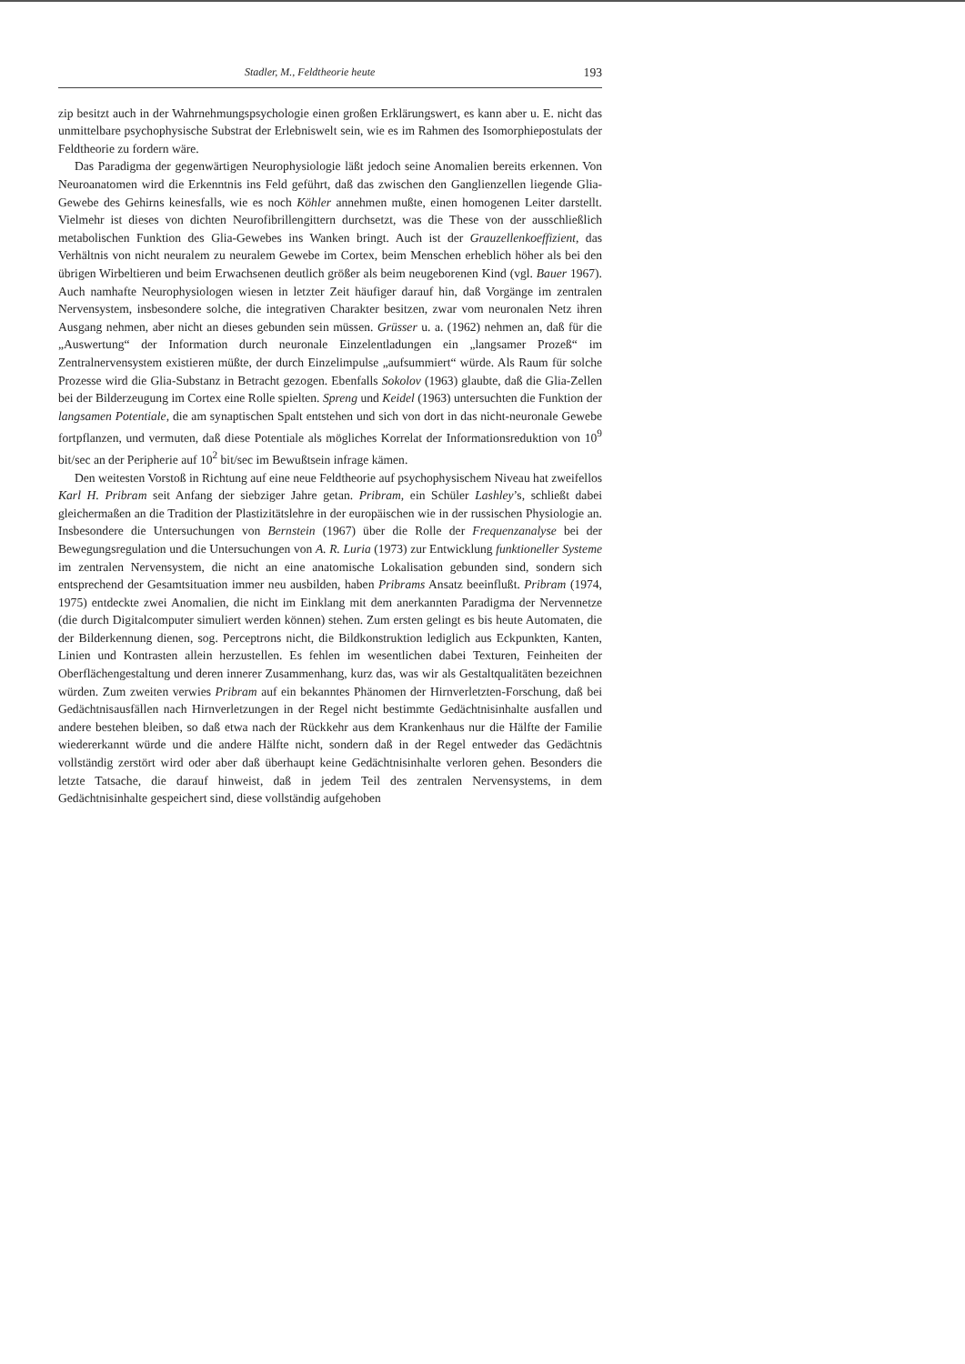Stadler, M., Feldtheorie heute 193
zip besitzt auch in der Wahrnehmungspsychologie einen großen Erklärungswert, es kann aber u. E. nicht das unmittelbare psychophysische Substrat der Erlebniswelt sein, wie es im Rahmen des Isomorphiepostulats der Feldtheorie zu fordern wäre.
Das Paradigma der gegenwärtigen Neurophysiologie läßt jedoch seine Anomalien bereits erkennen. Von Neuroanatomen wird die Erkenntnis ins Feld geführt, daß das zwischen den Ganglienzellen liegende Glia-Gewebe des Gehirns keinesfalls, wie es noch Köhler annehmen mußte, einen homogenen Leiter darstellt. Vielmehr ist dieses von dichten Neurofibrillengittern durchsetzt, was die These von der ausschließlich metabolischen Funktion des Glia-Gewebes ins Wanken bringt. Auch ist der Grauzellenkoeffizient, das Verhältnis von nicht neuralem zu neuralem Gewebe im Cortex, beim Menschen erheblich höher als bei den übrigen Wirbeltieren und beim Erwachsenen deutlich größer als beim neugeborenen Kind (vgl. Bauer 1967). Auch namhafte Neurophysiologen wiesen in letzter Zeit häufiger darauf hin, daß Vorgänge im zentralen Nervensystem, insbesondere solche, die integrativen Charakter besitzen, zwar vom neuronalen Netz ihren Ausgang nehmen, aber nicht an dieses gebunden sein müssen. Grüsser u. a. (1962) nehmen an, daß für die „Auswertung“ der Information durch neuronale Einzelentladungen ein „langsamer Prozeß“ im Zentralnervensystem existieren müßte, der durch Einzelimpulse „aufsummiert“ würde. Als Raum für solche Prozesse wird die Glia-Substanz in Betracht gezogen. Ebenfalls Sokolov (1963) glaubte, daß die Glia-Zellen bei der Bilderzeugung im Cortex eine Rolle spielten. Spreng und Keidel (1963) untersuchten die Funktion der langsamen Potentiale, die am synaptischen Spalt entstehen und sich von dort in das nicht-neuronale Gewebe fortpflanzen, und vermuten, daß diese Potentiale als mögliches Korrelat der Informationsreduktion von 10<sup>9</sup> bit/sec an der Peripherie auf 10<sup>2</sup> bit/sec im Bewußtsein infrage kämen.
Den weitesten Vorstoß in Richtung auf eine neue Feldtheorie auf psychophysischem Niveau hat zweifellos Karl H. Pribram seit Anfang der siebziger Jahre getan. Pribram, ein Schüler Lashley’s, schließt dabei gleichermaßen an die Tradition der Plastizitätslehre in der europäischen wie in der russischen Physiologie an. Insbesondere die Untersuchungen von Bernstein (1967) über die Rolle der Frequenzanalyse bei der Bewegungsregulation und die Untersuchungen von A. R. Luria (1973) zur Entwicklung funktioneller Systeme im zentralen Nervensystem, die nicht an eine anatomische Lokalisation gebunden sind, sondern sich entsprechend der Gesamtsituation immer neu ausbilden, haben Pribrams Ansatz beeinflußt. Pribram (1974, 1975) entdeckte zwei Anomalien, die nicht im Einklang mit dem anerkannten Paradigma der Nervennetze (die durch Digitalcomputer simuliert werden können) stehen. Zum ersten gelingt es bis heute Automaten, die der Bilderkennung dienen, sog. Perceptrons nicht, die Bildkonstruktion lediglich aus Eckpunkten, Kanten, Linien und Kontrasten allein herzustellen. Es fehlen im wesentlichen dabei Texturen, Feinheiten der Oberflächengestaltung und deren innerer Zusammenhang, kurz das, was wir als Gestaltqualitäten bezeichnen würden. Zum zweiten verwies Pribram auf ein bekanntes Phänomen der Hirnverletzten-Forschung, daß bei Gedächtnisausfällen nach Hirnverletzungen in der Regel nicht bestimmte Gedächtnisinhalte ausfallen und andere bestehen bleiben, so daß etwa nach der Rückkehr aus dem Krankenhaus nur die Hälfte der Familie wiedererkannt würde und die andere Hälfte nicht, sondern daß in der Regel entweder das Gedächtnis vollständig zerstört wird oder aber daß überhaupt keine Gedächtnisinhalte verloren gehen. Besonders die letzte Tatsache, die darauf hinweist, daß in jedem Teil des zentralen Nervensystems, in dem Gedächtnisinhalte gespeichert sind, diese vollständig aufgehoben